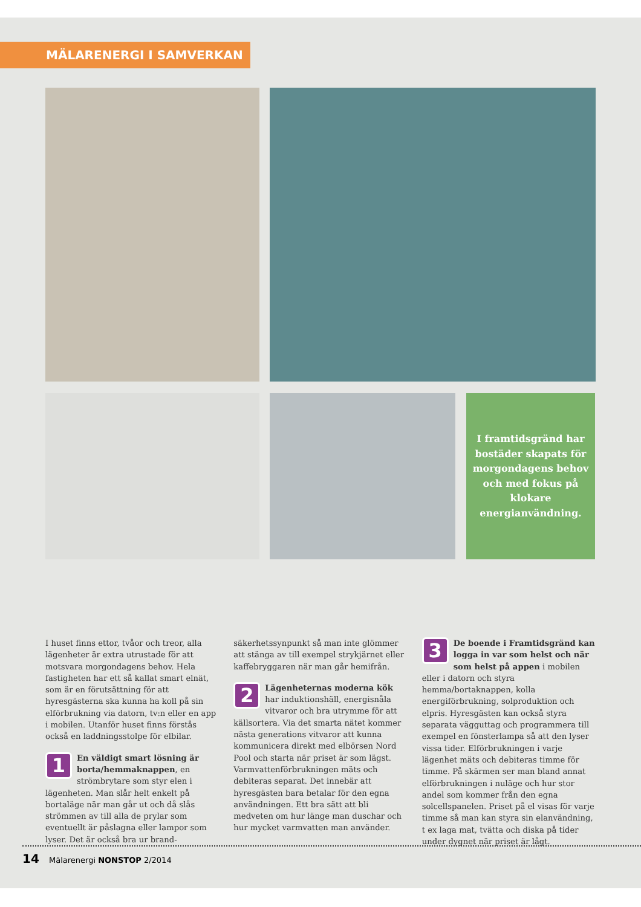MÄLARENERGI I SAMVERKAN
I framtidsgränd har bostäder skapats för morgondagens behov och med fokus på klokare energianvändning.
I huset finns ettor, tvåor och treor, alla lägenheter är extra utrustade för att motsvara morgondagens behov. Hela fastigheten har ett så kallat smart elnät, som är en förutsättning för att hyresgästerna ska kunna ha koll på sin elförbrukning via datorn, tv:n eller en app i mobilen. Utanför huset finns förstås också en laddningsstolpe för elbilar.
1 En väldigt smart lösning är borta/hemmaknappen, en strömbrytare som styr elen i lägenheten. Man slår helt enkelt på bortaläge när man går ut och då slås strömmen av till alla de prylar som eventuellt är påslagna eller lampor som lyser. Det är också bra ur brand-
säkerhetssynpunkt så man inte glömmer att stänga av till exempel strykjärnet eller kaffebryggaren när man går hemifrån.
2 Lägenheternas moderna kök har induktionshäll, energisnåla vitvaror och bra utrymme för att källsortera. Via det smarta nätet kommer nästa generations vitvaror att kunna kommunicera direkt med elbörsen Nord Pool och starta när priset är som lägst. Varmvattenförbrukningen mäts och debiteras separat. Det innebär att hyresgästen bara betalar för den egna användningen. Ett bra sätt att bli medveten om hur länge man duschar och hur mycket varmvatten man använder.
3 De boende i Framtidsgränd kan logga in var som helst och när som helst på appen i mobilen eller i datorn och styra hemma/bortaknappen, kolla energiförbrukning, solproduktion och elpris. Hyresgästen kan också styra separata vägguttag och programmera till exempel en fönsterlampa så att den lyser vissa tider. Elförbrukningen i varje lägenhet mäts och debiteras timme för timme. På skärmen ser man bland annat elförbrukningen i nuläge och hur stor andel som kommer från den egna solcellspanelen. Priset på el visas för varje timme så man kan styra sin elanvändning, t ex laga mat, tvätta och diska på tider under dygnet när priset är lågt.
14 Mälarenergi NONSTOP 2/2014